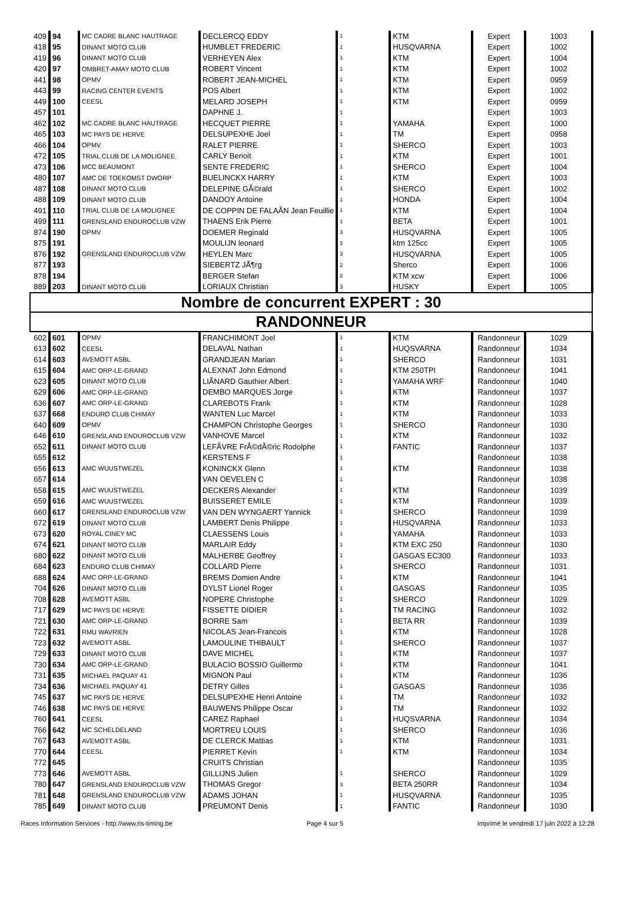| 409 | 94 | MC CADRE BLANC HAUTRAGE | DECLERCQ EDDY | 1 | KTM | Expert | 1003 |
| 418 | 95 | DINANT MOTO CLUB | HUMBLET FREDERIC | 1 | HUSQVARNA | Expert | 1002 |
| 419 | 96 | DINANT MOTO CLUB | VERHEYEN Alex | 1 | KTM | Expert | 1004 |
| 420 | 97 | OMBRET-AMAY MOTO CLUB | ROBERT Vincent | 1 | KTM | Expert | 1002 |
| 441 | 98 | OPMV | ROBERT JEAN-MICHEL | 1 | KTM | Expert | 0959 |
| 443 | 99 | RACING CENTER EVENTS | POS Albert | 1 | KTM | Expert | 1002 |
| 449 | 100 | CEESL | MELARD JOSEPH | 1 | KTM | Expert | 0959 |
| 457 | 101 | | DAPHNE J. | 1 | | Expert | 1003 |
| 462 | 102 | MC CADRE BLANC HAUTRAGE | HECQUET PIERRE | 1 | YAMAHA | Expert | 1000 |
| 465 | 103 | MC PAYS DE HERVE | DELSUPEXHE Joel | 1 | TM | Expert | 0958 |
| 466 | 104 | OPMV | RALET PIERRE | 1 | SHERCO | Expert | 1003 |
| 472 | 105 | TRIAL CLUB DE LA MOLIGNEE | CARLY Benoit | 1 | KTM | Expert | 1001 |
| 473 | 106 | MCC BEAUMONT | SENTE FREDERIC | 1 | SHERCO | Expert | 1004 |
| 480 | 107 | AMC DE TOEKOMST DWORP | BUELINCKX HARRY | 1 | KTM | Expert | 1003 |
| 487 | 108 | DINANT MOTO CLUB | DELEPINE GÃ©rald | 1 | SHERCO | Expert | 1002 |
| 488 | 109 | DINANT MOTO CLUB | DANDOY Antoine | 1 | HONDA | Expert | 1004 |
| 491 | 110 | TRIAL CLUB DE LA MOLIGNEE | DE COPPIN DE FALAÃN Jean Feuillie | 1 | KTM | Expert | 1004 |
| 499 | 111 | GRENSLAND ENDUROCLUB VZW | THAENS Erik Pierre | 1 | BETA | Expert | 1001 |
| 874 | 190 | OPMV | DOEMER Reginald | 3 | HUSQVARNA | Expert | 1005 |
| 875 | 191 | | MOULIJN leonard | 2 | ktm 125cc | Expert | 1005 |
| 876 | 192 | GRENSLAND ENDUROCLUB VZW | HEYLEN Marc | 3 | HUSQVARNA | Expert | 1005 |
| 877 | 193 | | SIEBERTZ JÃ¶rg | 2 | Sherco | Expert | 1006 |
| 878 | 194 | | BERGER Stefan | 2 | KTM xcw | Expert | 1006 |
| 889 | 203 | DINANT MOTO CLUB | LORIAUX Christian | 3 | HUSKY | Expert | 1005 |
| Nombre de concurrent EXPERT : 30 | | | | | | | |
| RANDONNEUR | | | | | | | |
| 602 | 601 | OPMV | FRANCHIMONT Joel | 1 | KTM | Randonneur | 1029 |
| 613 | 602 | CEESL | DELAVAL Nathan | 1 | HUQSVARNA | Randonneur | 1034 |
| 614 | 603 | AVEMOTT ASBL | GRANDJEAN Marian | 1 | SHERCO | Randonneur | 1031 |
| 615 | 604 | AMC ORP-LE-GRAND | ALEXNAT John Edmond | 1 | KTM 250TPI | Randonneur | 1041 |
| 623 | 605 | DINANT MOTO CLUB | LIÃNARD Gauthier Albert | 1 | YAMAHA WRF | Randonneur | 1040 |
| 629 | 606 | AMC ORP-LE-GRAND | DEMBO MARQUES Jorge | 1 | KTM | Randonneur | 1037 |
| 636 | 607 | AMC ORP-LE-GRAND | CLAREBOTS Frank | 1 | KTM | Randonneur | 1028 |
| 637 | 668 | ENDURO CLUB CHIMAY | WANTEN Luc Marcel | 1 | KTM | Randonneur | 1033 |
| 640 | 609 | OPMV | CHAMPON Christophe Georges | 1 | SHERCO | Randonneur | 1030 |
| 646 | 610 | GRENSLAND ENDUROCLUB VZW | VANHOVE Marcel | 1 | KTM | Randonneur | 1032 |
| 652 | 611 | DINANT MOTO CLUB | LEFÃVRE FrÃ©dÃ©ric Rodolphe | 1 | FANTIC | Randonneur | 1037 |
| 655 | 612 | | KERSTENS F | 1 | | Randonneur | 1038 |
| 656 | 613 | AMC WUUSTWEZEL | KONINCKX Glenn | 1 | KTM | Randonneur | 1038 |
| 657 | 614 | | VAN OEVELEN C | 1 | | Randonneur | 1038 |
| 658 | 615 | AMC WUUSTWEZEL | DECKERS Alexander | 1 | KTM | Randonneur | 1039 |
| 659 | 616 | AMC WUUSTWEZEL | BUISSERET EMILE | 1 | KTM | Randonneur | 1039 |
| 660 | 617 | GRENSLAND ENDUROCLUB VZW | VAN DEN WYNGAERT Yannick | 1 | SHERCO | Randonneur | 1039 |
| 672 | 619 | DINANT MOTO CLUB | LAMBERT Denis Philippe | 1 | HUSQVARNA | Randonneur | 1033 |
| 673 | 620 | ROYAL CINEY MC | CLAESSENS Louis | 1 | YAMAHA | Randonneur | 1033 |
| 674 | 621 | DINANT MOTO CLUB | MARLAIR Eddy | 1 | KTM EXC 250 | Randonneur | 1030 |
| 680 | 622 | DINANT MOTO CLUB | MALHERBE Geoffrey | 1 | GASGAS EC300 | Randonneur | 1033 |
| 684 | 623 | ENDURO CLUB CHIMAY | COLLARD Pierre | 1 | SHERCO | Randonneur | 1031 |
| 688 | 624 | AMC ORP-LE-GRAND | BREMS Domien Andre | 1 | KTM | Randonneur | 1041 |
| 704 | 626 | DINANT MOTO CLUB | DYLST Lionel Roger | 1 | GASGAS | Randonneur | 1035 |
| 708 | 628 | AVEMOTT ASBL | NOPERE Christophe | 1 | SHERCO | Randonneur | 1029 |
| 717 | 629 | MC PAYS DE HERVE | FISSETTE DIDIER | 1 | TM RACING | Randonneur | 1032 |
| 721 | 630 | AMC ORP-LE-GRAND | BORRE Sam | 1 | BETA RR | Randonneur | 1039 |
| 722 | 631 | RMU WAVRIEN | NICOLAS Jean-Francois | 1 | KTM | Randonneur | 1028 |
| 723 | 632 | AVEMOTT ASBL | LAMOULINE THIBAULT | 1 | SHERCO | Randonneur | 1037 |
| 729 | 633 | DINANT MOTO CLUB | DAVE MICHEL | 1 | KTM | Randonneur | 1037 |
| 730 | 634 | AMC ORP-LE-GRAND | BULACIO BOSSIO Guillermo | 1 | KTM | Randonneur | 1041 |
| 731 | 635 | MICHAEL PAQUAY 41 | MIGNON Paul | 1 | KTM | Randonneur | 1036 |
| 734 | 636 | MICHAEL PAQUAY 41 | DETRY Gilles | 1 | GASGAS | Randonneur | 1036 |
| 745 | 637 | MC PAYS DE HERVE | DELSUPEXHE Henri Antoine | 1 | TM | Randonneur | 1032 |
| 746 | 638 | MC PAYS DE HERVE | BAUWENS Philippe Oscar | 1 | TM | Randonneur | 1032 |
| 760 | 641 | CEESL | CAREZ Raphael | 1 | HUQSVARNA | Randonneur | 1034 |
| 766 | 642 | MC SCHELDELAND | MORTREU LOUIS | 1 | SHERCO | Randonneur | 1036 |
| 767 | 643 | AVEMOTT ASBL | DE CLERCK Mattias | 1 | KTM | Randonneur | 1031 |
| 770 | 644 | CEESL | PIERRET Kevin | 1 | KTM | Randonneur | 1034 |
| 772 | 645 | | CRUITS Christian | | | Randonneur | 1035 |
| 773 | 646 | AVEMOTT ASBL | GILLIJNS Julien | 1 | SHERCO | Randonneur | 1029 |
| 780 | 647 | GRENSLAND ENDUROCLUB VZW | THOMAS Gregor | 3 | BETA 250RR | Randonneur | 1034 |
| 781 | 648 | GRENSLAND ENDUROCLUB VZW | ADAMS JOHAN | 1 | HUSQVARNA | Randonneur | 1035 |
| 785 | 649 | DINANT MOTO CLUB | PREUMONT Denis | 1 | FANTIC | Randonneur | 1030 |
Races Information Services - http://www.ris-timing.be Page 4 sur 5 Imprimé le vendredi 17 juin 2022 à 12:28